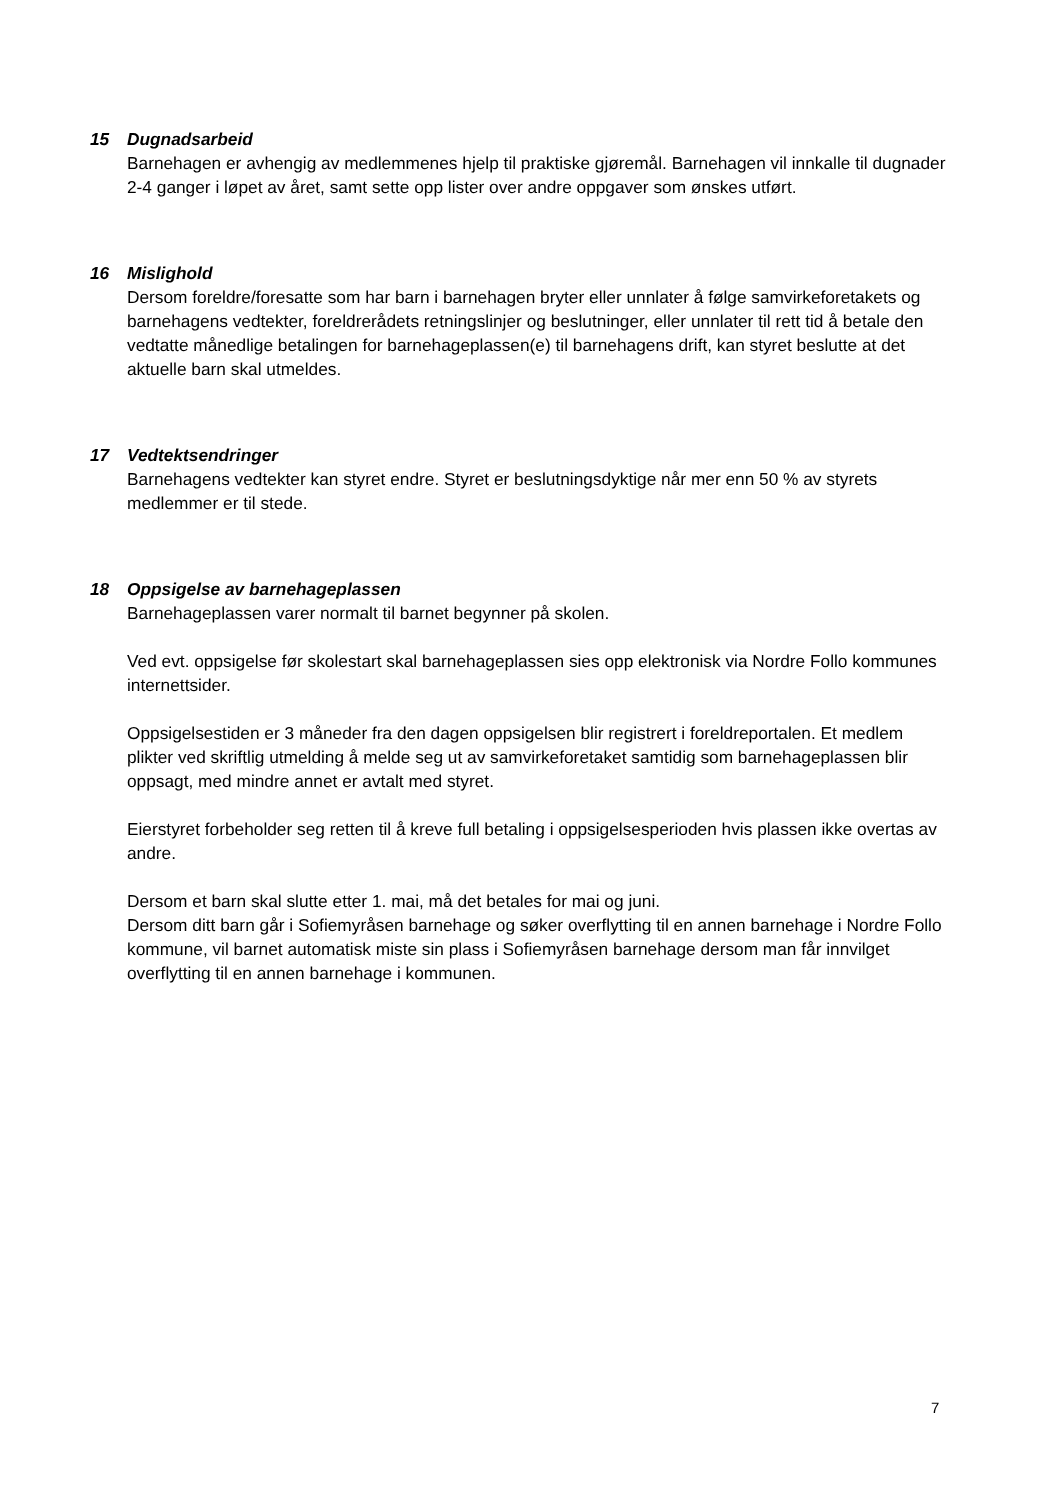15 Dugnadsarbeid
Barnehagen er avhengig av medlemmenes hjelp til praktiske gjøremål. Barnehagen vil innkalle til dugnader 2-4 ganger i løpet av året, samt sette opp lister over andre oppgaver som ønskes utført.
16 Mislighold
Dersom foreldre/foresatte som har barn i barnehagen bryter eller unnlater å følge samvirkeforetakets og barnehagens vedtekter, foreldrerådets retningslinjer og beslutninger, eller unnlater til rett tid å betale den vedtatte månedlige betalingen for barnehageplassen(e) til barnehagens drift, kan styret beslutte at det aktuelle barn skal utmeldes.
17 Vedtektsendringer
Barnehagens vedtekter kan styret endre. Styret er beslutningsdyktige når mer enn 50 % av styrets medlemmer er til stede.
18 Oppsigelse av barnehageplassen
Barnehageplassen varer normalt til barnet begynner på skolen.
Ved evt. oppsigelse før skolestart skal barnehageplassen sies opp elektronisk via Nordre Follo kommunes internettsider.
Oppsigelsestiden er 3 måneder fra den dagen oppsigelsen blir registrert i foreldreportalen. Et medlem plikter ved skriftlig utmelding å melde seg ut av samvirkeforetaket samtidig som barnehageplassen blir oppsagt, med mindre annet er avtalt med styret.
Eierstyret forbeholder seg retten til å kreve full betaling i oppsigelsesperioden hvis plassen ikke overtas av andre.
Dersom et barn skal slutte etter 1. mai, må det betales for mai og juni.
Dersom ditt barn går i Sofiemyråsen barnehage og søker overflytting til en annen barnehage i Nordre Follo kommune, vil barnet automatisk miste sin plass i Sofiemyråsen barnehage dersom man får innvilget overflytting til en annen barnehage i kommunen.
7